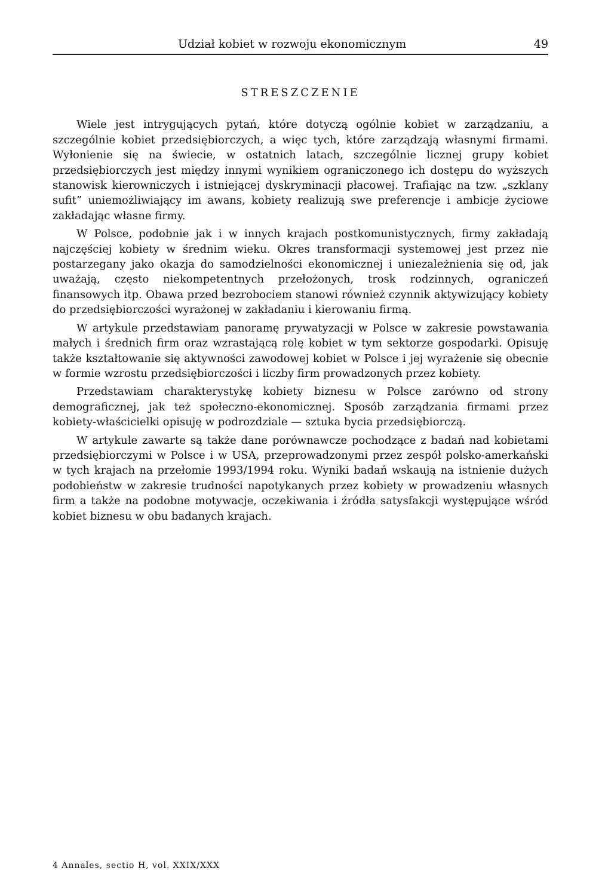Udział kobiet w rozwoju ekonomicznym 49
STRESZCZENIE
Wiele jest intrygujących pytań, które dotyczą ogólnie kobiet w zarządzaniu, a szczególnie kobiet przedsiębiorczych, a więc tych, które zarządzają własnymi firmami. Wyłonienie się na świecie, w ostatnich latach, szczególnie licznej grupy kobiet przedsiębiorczych jest między innymi wynikiem ograniczonego ich dostępu do wyższych stanowisk kierowniczych i istniejącej dyskryminacji płacowej. Trafiając na tzw. „szklany sufit” uniemożliwiający im awans, kobiety realizują swe preferencje i ambicje życiowe zakładając własne firmy.
W Polsce, podobnie jak i w innych krajach postkomunistycznych, firmy zakładają najczęściej kobiety w średnim wieku. Okres transformacji systemowej jest przez nie postarzegany jako okazja do samodzielności ekonomicznej i uniezależnienia się od, jak uważają, często niekompetentnych przełożonych, trosk rodzinnych, ograniczeń finansowych itp. Obawa przed bezrobociem stanowi również czynnik aktywizujący kobiety do przedsiębiorczości wyrażonej w zakładaniu i kierowaniu firmą.
W artykule przedstawiam panoramę prywatyzacji w Polsce w zakresie powstawania małych i średnich firm oraz wzrastającą rolę kobiet w tym sektorze gospodarki. Opisuję także kształtowanie się aktywności zawodowej kobiet w Polsce i jej wyrażenie się obecnie w formie wzrostu przedsiębiorczości i liczby firm prowadzonych przez kobiety.
Przedstawiam charakterystykę kobiety biznesu w Polsce zarówno od strony demograficznej, jak też społeczno-ekonomicznej. Sposób zarządzania firmami przez kobiety-właścicielki opisuję w podrozdziale — sztuka bycia przedsiębiorczą.
W artykule zawarte są także dane porównawcze pochodzące z badań nad kobietami przedsiębiorczymi w Polsce i w USA, przeprowadzonymi przez zespół polsko-amerkański w tych krajach na przełomie 1993/1994 roku. Wyniki badań wskaują na istnienie dużych podobieństw w zakresie trudności napotykanych przez kobiety w prowadzeniu własnych firm a także na podobne motywacje, oczekiwania i źródła satysfakcji występujące wśród kobiet biznesu w obu badanych krajach.
4 Annales, sectio H, vol. XXIX/XXX